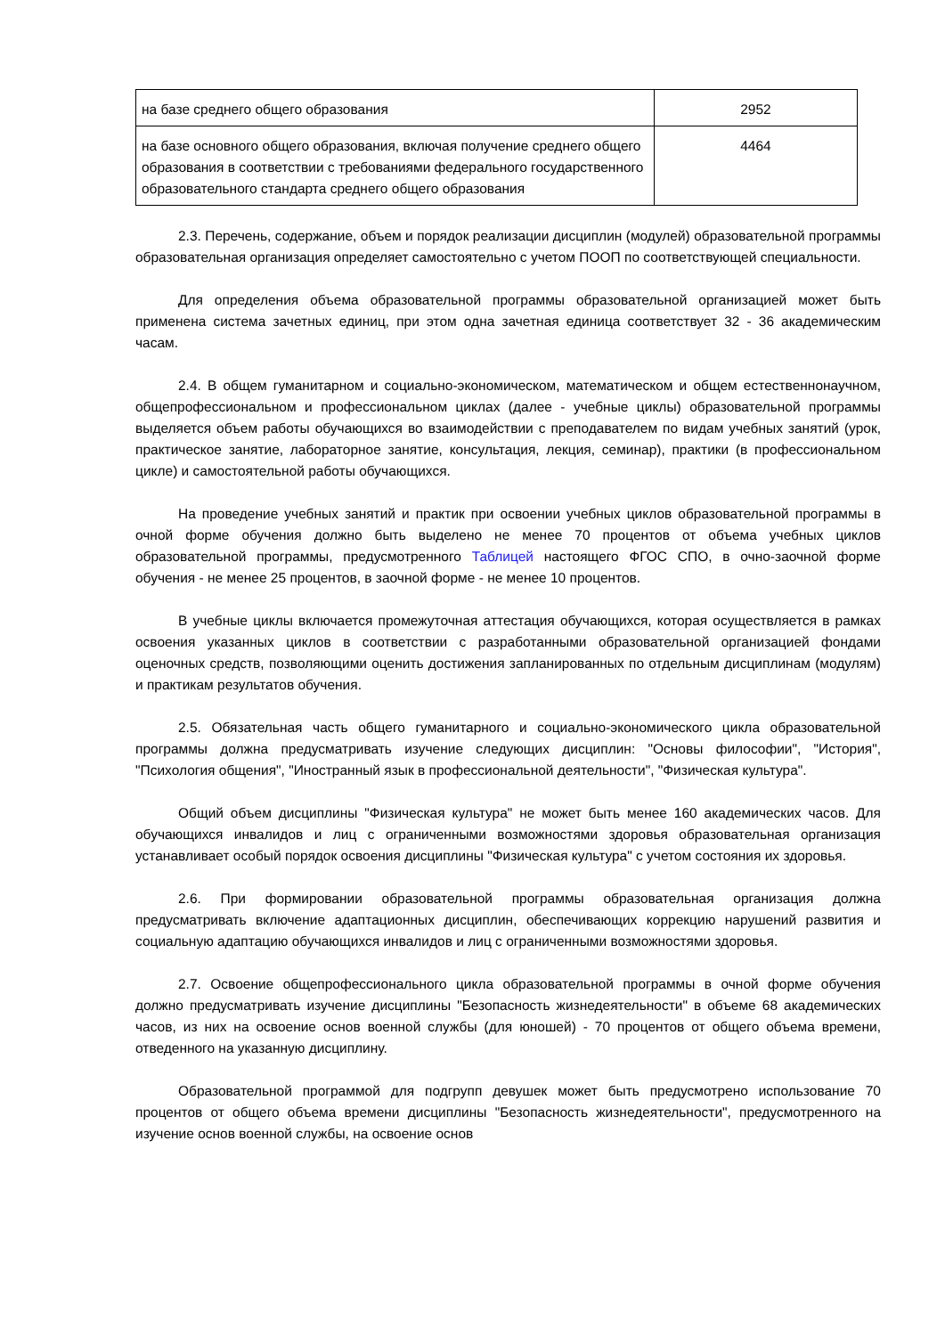| на базе среднего общего образования | 2952 |
| на базе основного общего образования, включая получение среднего общего образования в соответствии с требованиями федерального государственного образовательного стандарта среднего общего образования | 4464 |
2.3. Перечень, содержание, объем и порядок реализации дисциплин (модулей) образовательной программы образовательная организация определяет самостоятельно с учетом ПООП по соответствующей специальности.
Для определения объема образовательной программы образовательной организацией может быть применена система зачетных единиц, при этом одна зачетная единица соответствует 32 - 36 академическим часам.
2.4. В общем гуманитарном и социально-экономическом, математическом и общем естественнонаучном, общепрофессиональном и профессиональном циклах (далее - учебные циклы) образовательной программы выделяется объем работы обучающихся во взаимодействии с преподавателем по видам учебных занятий (урок, практическое занятие, лабораторное занятие, консультация, лекция, семинар), практики (в профессиональном цикле) и самостоятельной работы обучающихся.
На проведение учебных занятий и практик при освоении учебных циклов образовательной программы в очной форме обучения должно быть выделено не менее 70 процентов от объема учебных циклов образовательной программы, предусмотренного Таблицей настоящего ФГОС СПО, в очно-заочной форме обучения - не менее 25 процентов, в заочной форме - не менее 10 процентов.
В учебные циклы включается промежуточная аттестация обучающихся, которая осуществляется в рамках освоения указанных циклов в соответствии с разработанными образовательной организацией фондами оценочных средств, позволяющими оценить достижения запланированных по отдельным дисциплинам (модулям) и практикам результатов обучения.
2.5. Обязательная часть общего гуманитарного и социально-экономического цикла образовательной программы должна предусматривать изучение следующих дисциплин: "Основы философии", "История", "Психология общения", "Иностранный язык в профессиональной деятельности", "Физическая культура".
Общий объем дисциплины "Физическая культура" не может быть менее 160 академических часов. Для обучающихся инвалидов и лиц с ограниченными возможностями здоровья образовательная организация устанавливает особый порядок освоения дисциплины "Физическая культура" с учетом состояния их здоровья.
2.6. При формировании образовательной программы образовательная организация должна предусматривать включение адаптационных дисциплин, обеспечивающих коррекцию нарушений развития и социальную адаптацию обучающихся инвалидов и лиц с ограниченными возможностями здоровья.
2.7. Освоение общепрофессионального цикла образовательной программы в очной форме обучения должно предусматривать изучение дисциплины "Безопасность жизнедеятельности" в объеме 68 академических часов, из них на освоение основ военной службы (для юношей) - 70 процентов от общего объема времени, отведенного на указанную дисциплину.
Образовательной программой для подгрупп девушек может быть предусмотрено использование 70 процентов от общего объема времени дисциплины "Безопасность жизнедеятельности", предусмотренного на изучение основ военной службы, на освоение основ